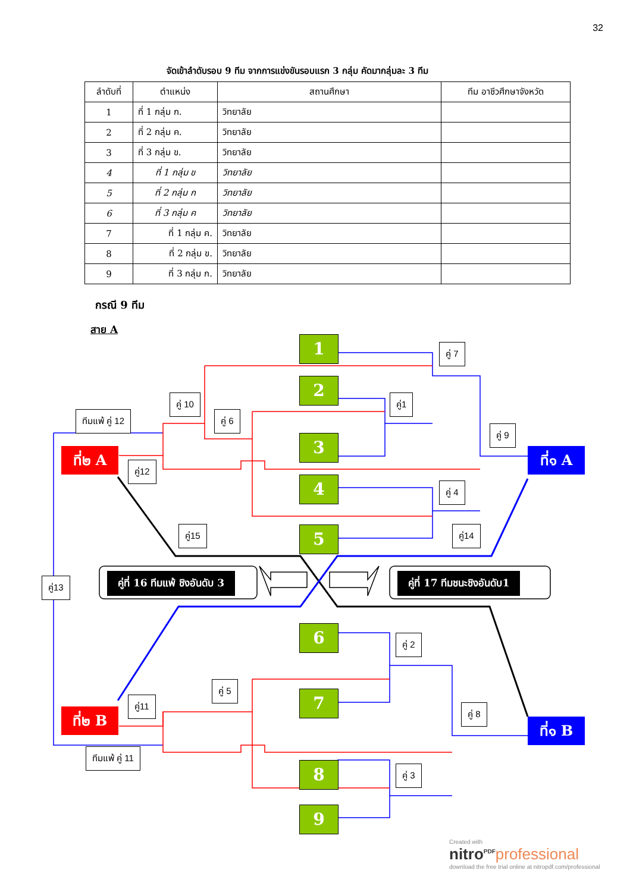32
จัดเข้าลำดับรอบ 9 ทีม จากการแข่งขันรอบแรก 3 กลุ่ม คัดมากลุ่มละ 3 ทีม
| ลำดับที่ | ตำแหน่ง | สถานศึกษา | ทีม อาชีวศึกษาจังหวัด |
| --- | --- | --- | --- |
| 1 | ที่ 1 กลุ่ม ก. | วิทยาลัย | |
| 2 | ที่ 2 กลุ่ม ค. | วิทยาลัย | |
| 3 | ที่ 3 กลุ่ม ข. | วิทยาลัย | |
| 4 | ที่ 1 กลุ่ม ข | วิทยาลัย | |
| 5 | ที่ 2 กลุ่ม ก | วิทยาลัย | |
| 6 | ที่ 3 กลุ่ม ค | วิทยาลัย | |
| 7 | ที่ 1 กลุ่ม ค. | วิทยาลัย | |
| 8 | ที่ 2 กลุ่ม ข. | วิทยาลัย | |
| 9 | ที่ 3 กลุ่ม ก. | วิทยาลัย | |
กรณี 9 ทีม
สาย A
1
2
3
4
5
6
7
8
9
ที่๒ A ที่๑ A
ที่๒ B
ที่๑ B
คู่ที่ 16 ทีมแพ้ ชิงอันดับ 3 คู่ที่ 17 ทีมชนะชิงอันดับ1
คู่ 7
คู่1
คู่ 10
คู่ 6
ทีมแพ้ คู่ 12
คู่ 9
คู่12
คู่ 4
คู่15 คู่14
คู่13
คู่ 2
คู่ 5
คู่11
คู่ 8
ทีมแพ้ คู่ 11
คู่ 3
Created with
nitro<sup>PDF</sup> professional
download the free trial online at nitropdf.com/professional